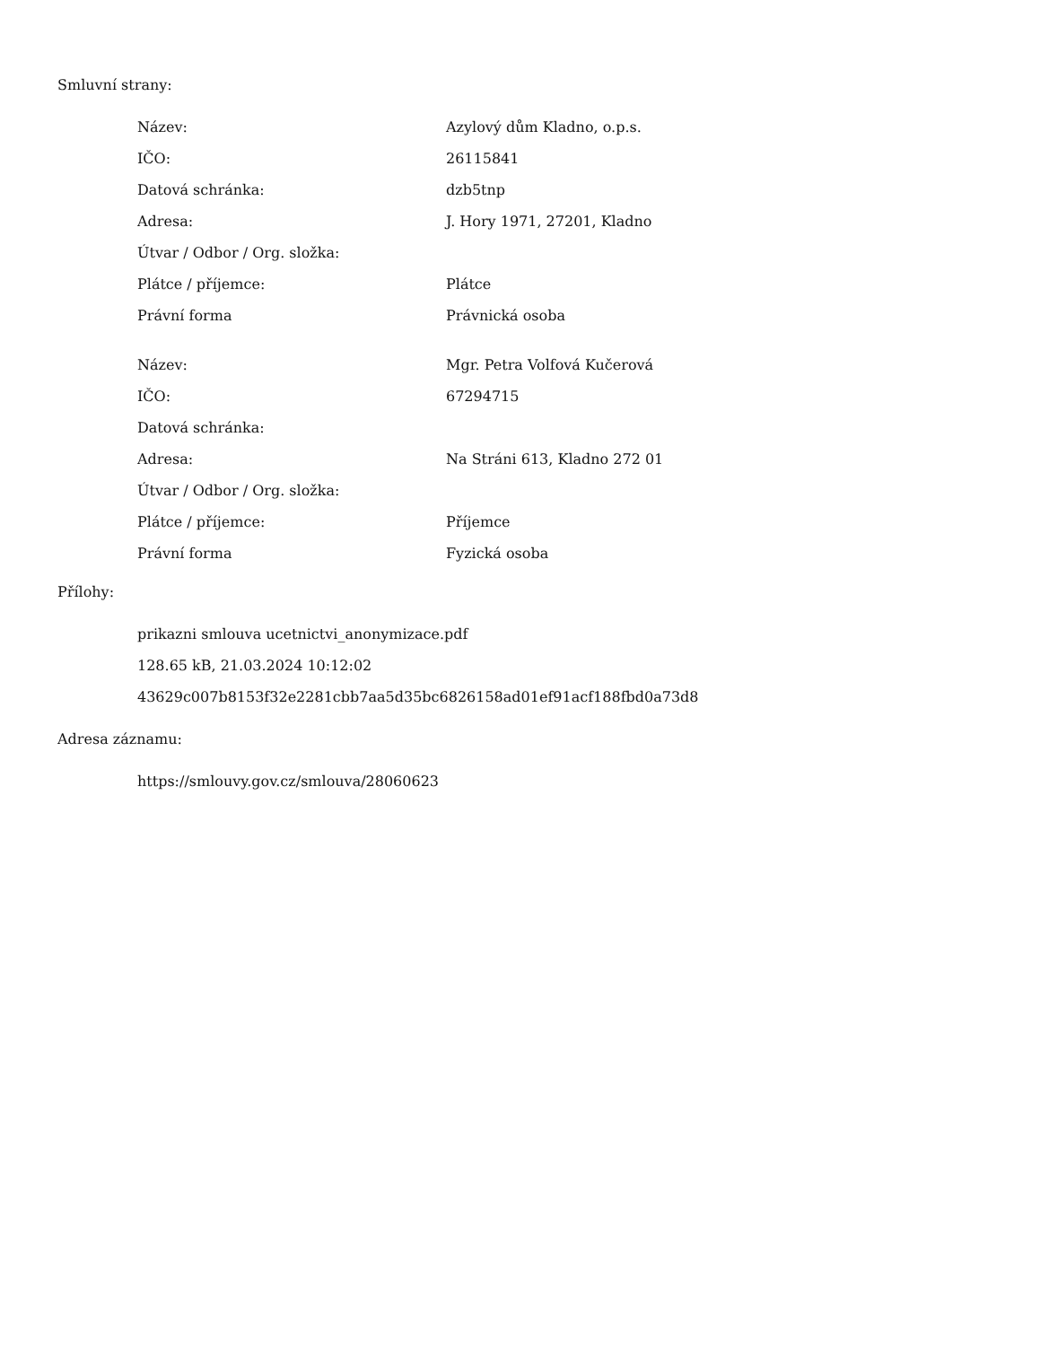Smluvní strany:
| Název: | Azylový dům Kladno, o.p.s. |
| IČO: | 26115841 |
| Datová schránka: | dzb5tnp |
| Adresa: | J. Hory 1971, 27201, Kladno |
| Útvar / Odbor / Org. složka: | |
| Plátce / příjemce: | Plátce |
| Právní forma | Právnická osoba |
| Název: | Mgr. Petra Volfová Kučerová |
| IČO: | 67294715 |
| Datová schránka: | |
| Adresa: | Na Stráni 613, Kladno 272 01 |
| Útvar / Odbor / Org. složka: | |
| Plátce / příjemce: | Příjemce |
| Právní forma | Fyzická osoba |
Přílohy:
prikazni smlouva ucetnictvi_anonymizace.pdf
128.65 kB, 21.03.2024 10:12:02
43629c007b8153f32e2281cbb7aa5d35bc6826158ad01ef91acf188fbd0a73d8
Adresa záznamu:
https://smlouvy.gov.cz/smlouva/28060623